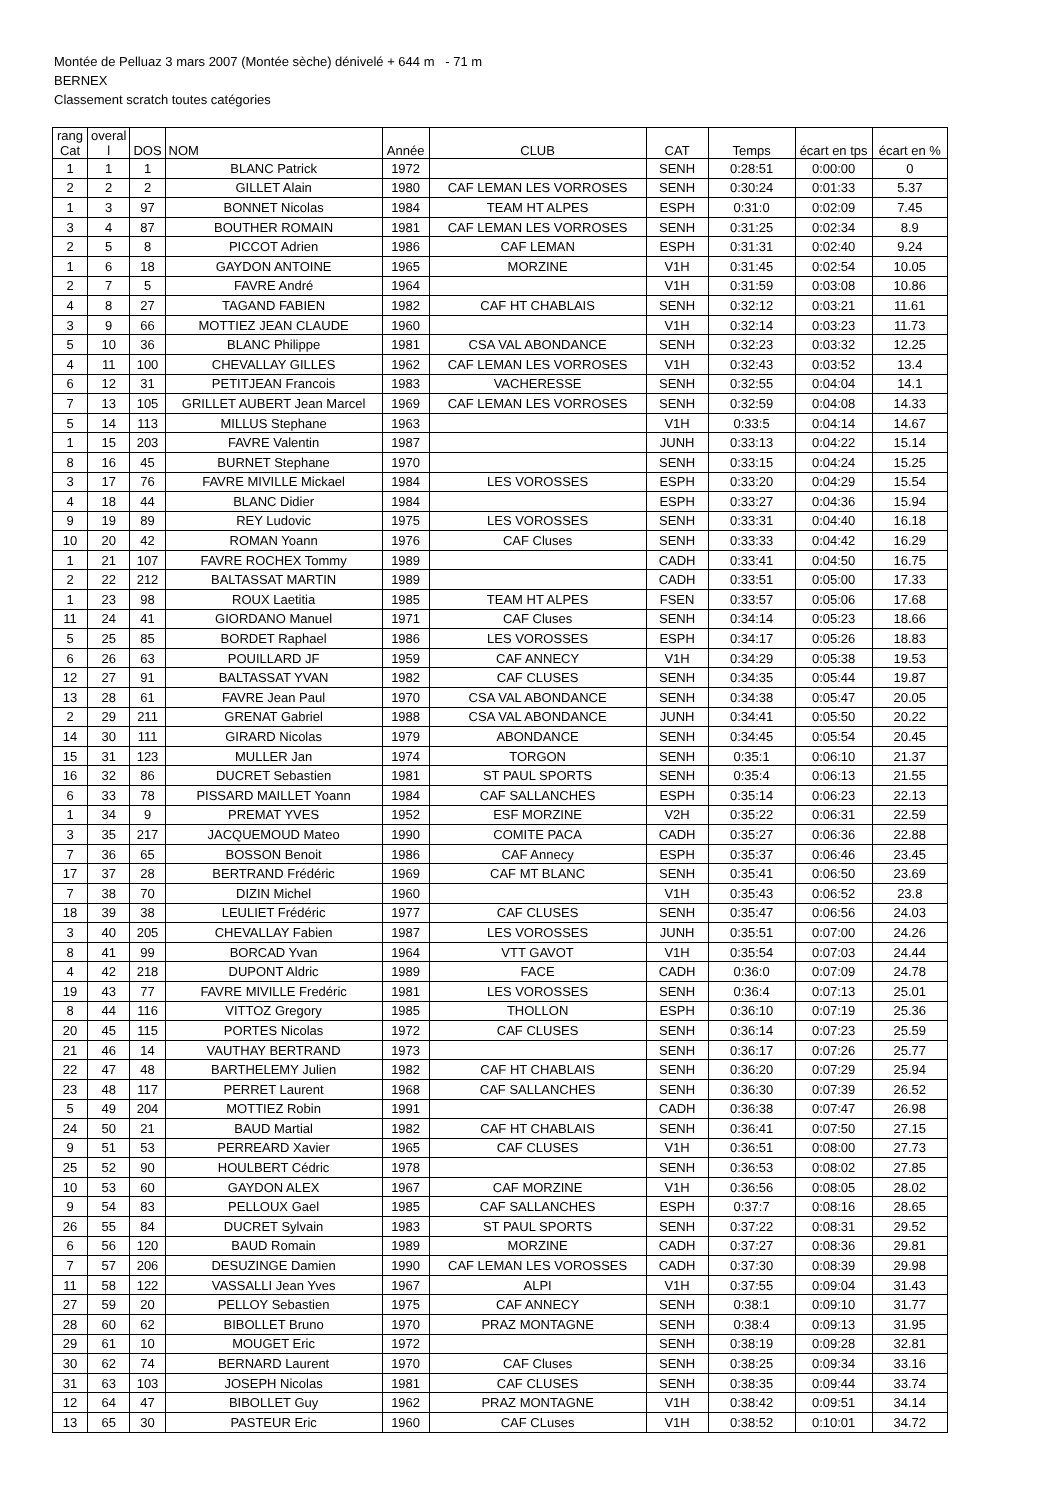Montée de Pelluaz 3 mars 2007 (Montée sèche) dénivelé + 644 m - 71 m
BERNEX
Classement scratch toutes catégories
| rang Cat | overal l | DOS | NOM | Année | CLUB | CAT | Temps | écart en tps | écart en % |
| --- | --- | --- | --- | --- | --- | --- | --- | --- | --- |
| 1 | 1 | 1 | BLANC Patrick | 1972 | | SENH | 0:28:51 | 0:00:00 | 0 |
| 2 | 2 | 2 | GILLET Alain | 1980 | CAF LEMAN LES VORROSES | SENH | 0:30:24 | 0:01:33 | 5.37 |
| 1 | 3 | 97 | BONNET Nicolas | 1984 | TEAM HT ALPES | ESPH | 0:31:0 | 0:02:09 | 7.45 |
| 3 | 4 | 87 | BOUTHER ROMAIN | 1981 | CAF LEMAN LES VORROSES | SENH | 0:31:25 | 0:02:34 | 8.9 |
| 2 | 5 | 8 | PICCOT Adrien | 1986 | CAF LEMAN | ESPH | 0:31:31 | 0:02:40 | 9.24 |
| 1 | 6 | 18 | GAYDON ANTOINE | 1965 | MORZINE | V1H | 0:31:45 | 0:02:54 | 10.05 |
| 2 | 7 | 5 | FAVRE André | 1964 | | V1H | 0:31:59 | 0:03:08 | 10.86 |
| 4 | 8 | 27 | TAGAND FABIEN | 1982 | CAF HT CHABLAIS | SENH | 0:32:12 | 0:03:21 | 11.61 |
| 3 | 9 | 66 | MOTTIEZ JEAN CLAUDE | 1960 | | V1H | 0:32:14 | 0:03:23 | 11.73 |
| 5 | 10 | 36 | BLANC Philippe | 1981 | CSA VAL ABONDANCE | SENH | 0:32:23 | 0:03:32 | 12.25 |
| 4 | 11 | 100 | CHEVALLAY GILLES | 1962 | CAF LEMAN LES VORROSES | V1H | 0:32:43 | 0:03:52 | 13.4 |
| 6 | 12 | 31 | PETITJEAN Francois | 1983 | VACHERESSE | SENH | 0:32:55 | 0:04:04 | 14.1 |
| 7 | 13 | 105 | GRILLET AUBERT Jean Marcel | 1969 | CAF LEMAN LES VORROSES | SENH | 0:32:59 | 0:04:08 | 14.33 |
| 5 | 14 | 113 | MILLUS Stephane | 1963 | | V1H | 0:33:5 | 0:04:14 | 14.67 |
| 1 | 15 | 203 | FAVRE Valentin | 1987 | | JUNH | 0:33:13 | 0:04:22 | 15.14 |
| 8 | 16 | 45 | BURNET Stephane | 1970 | | SENH | 0:33:15 | 0:04:24 | 15.25 |
| 3 | 17 | 76 | FAVRE MIVILLE Mickael | 1984 | LES VOROSSES | ESPH | 0:33:20 | 0:04:29 | 15.54 |
| 4 | 18 | 44 | BLANC Didier | 1984 | | ESPH | 0:33:27 | 0:04:36 | 15.94 |
| 9 | 19 | 89 | REY Ludovic | 1975 | LES VOROSSES | SENH | 0:33:31 | 0:04:40 | 16.18 |
| 10 | 20 | 42 | ROMAN Yoann | 1976 | CAF Cluses | SENH | 0:33:33 | 0:04:42 | 16.29 |
| 1 | 21 | 107 | FAVRE ROCHEX Tommy | 1989 | | CADH | 0:33:41 | 0:04:50 | 16.75 |
| 2 | 22 | 212 | BALTASSAT MARTIN | 1989 | | CADH | 0:33:51 | 0:05:00 | 17.33 |
| 1 | 23 | 98 | ROUX Laetitia | 1985 | TEAM HT ALPES | FSEN | 0:33:57 | 0:05:06 | 17.68 |
| 11 | 24 | 41 | GIORDANO Manuel | 1971 | CAF Cluses | SENH | 0:34:14 | 0:05:23 | 18.66 |
| 5 | 25 | 85 | BORDET Raphael | 1986 | LES VOROSSES | ESPH | 0:34:17 | 0:05:26 | 18.83 |
| 6 | 26 | 63 | POUILLARD JF | 1959 | CAF ANNECY | V1H | 0:34:29 | 0:05:38 | 19.53 |
| 12 | 27 | 91 | BALTASSAT YVAN | 1982 | CAF CLUSES | SENH | 0:34:35 | 0:05:44 | 19.87 |
| 13 | 28 | 61 | FAVRE Jean Paul | 1970 | CSA VAL ABONDANCE | SENH | 0:34:38 | 0:05:47 | 20.05 |
| 2 | 29 | 211 | GRENAT Gabriel | 1988 | CSA VAL ABONDANCE | JUNH | 0:34:41 | 0:05:50 | 20.22 |
| 14 | 30 | 111 | GIRARD Nicolas | 1979 | ABONDANCE | SENH | 0:34:45 | 0:05:54 | 20.45 |
| 15 | 31 | 123 | MULLER Jan | 1974 | TORGON | SENH | 0:35:1 | 0:06:10 | 21.37 |
| 16 | 32 | 86 | DUCRET Sebastien | 1981 | ST PAUL SPORTS | SENH | 0:35:4 | 0:06:13 | 21.55 |
| 6 | 33 | 78 | PISSARD MAILLET Yoann | 1984 | CAF SALLANCHES | ESPH | 0:35:14 | 0:06:23 | 22.13 |
| 1 | 34 | 9 | PREMAT YVES | 1952 | ESF MORZINE | V2H | 0:35:22 | 0:06:31 | 22.59 |
| 3 | 35 | 217 | JACQUEMOUD Mateo | 1990 | COMITE PACA | CADH | 0:35:27 | 0:06:36 | 22.88 |
| 7 | 36 | 65 | BOSSON Benoit | 1986 | CAF Annecy | ESPH | 0:35:37 | 0:06:46 | 23.45 |
| 17 | 37 | 28 | BERTRAND Frédéric | 1969 | CAF MT BLANC | SENH | 0:35:41 | 0:06:50 | 23.69 |
| 7 | 38 | 70 | DIZIN Michel | 1960 | | V1H | 0:35:43 | 0:06:52 | 23.8 |
| 18 | 39 | 38 | LEULIET Frédéric | 1977 | CAF CLUSES | SENH | 0:35:47 | 0:06:56 | 24.03 |
| 3 | 40 | 205 | CHEVALLAY Fabien | 1987 | LES VOROSSES | JUNH | 0:35:51 | 0:07:00 | 24.26 |
| 8 | 41 | 99 | BORCAD Yvan | 1964 | VTT GAVOT | V1H | 0:35:54 | 0:07:03 | 24.44 |
| 4 | 42 | 218 | DUPONT Aldric | 1989 | FACE | CADH | 0:36:0 | 0:07:09 | 24.78 |
| 19 | 43 | 77 | FAVRE MIVILLE Fredéric | 1981 | LES VOROSSES | SENH | 0:36:4 | 0:07:13 | 25.01 |
| 8 | 44 | 116 | VITTOZ Gregory | 1985 | THOLLON | ESPH | 0:36:10 | 0:07:19 | 25.36 |
| 20 | 45 | 115 | PORTES Nicolas | 1972 | CAF CLUSES | SENH | 0:36:14 | 0:07:23 | 25.59 |
| 21 | 46 | 14 | VAUTHAY BERTRAND | 1973 | | SENH | 0:36:17 | 0:07:26 | 25.77 |
| 22 | 47 | 48 | BARTHELEMY Julien | 1982 | CAF HT CHABLAIS | SENH | 0:36:20 | 0:07:29 | 25.94 |
| 23 | 48 | 117 | PERRET Laurent | 1968 | CAF SALLANCHES | SENH | 0:36:30 | 0:07:39 | 26.52 |
| 5 | 49 | 204 | MOTTIEZ Robin | 1991 | | CADH | 0:36:38 | 0:07:47 | 26.98 |
| 24 | 50 | 21 | BAUD Martial | 1982 | CAF HT CHABLAIS | SENH | 0:36:41 | 0:07:50 | 27.15 |
| 9 | 51 | 53 | PERREARD Xavier | 1965 | CAF CLUSES | V1H | 0:36:51 | 0:08:00 | 27.73 |
| 25 | 52 | 90 | HOULBERT Cédric | 1978 | | SENH | 0:36:53 | 0:08:02 | 27.85 |
| 10 | 53 | 60 | GAYDON ALEX | 1967 | CAF MORZINE | V1H | 0:36:56 | 0:08:05 | 28.02 |
| 9 | 54 | 83 | PELLOUX Gael | 1985 | CAF SALLANCHES | ESPH | 0:37:7 | 0:08:16 | 28.65 |
| 26 | 55 | 84 | DUCRET Sylvain | 1983 | ST PAUL SPORTS | SENH | 0:37:22 | 0:08:31 | 29.52 |
| 6 | 56 | 120 | BAUD Romain | 1989 | MORZINE | CADH | 0:37:27 | 0:08:36 | 29.81 |
| 7 | 57 | 206 | DESUZINGE Damien | 1990 | CAF LEMAN LES VOROSSES | CADH | 0:37:30 | 0:08:39 | 29.98 |
| 11 | 58 | 122 | VASSALLI Jean Yves | 1967 | ALPI | V1H | 0:37:55 | 0:09:04 | 31.43 |
| 27 | 59 | 20 | PELLOY Sebastien | 1975 | CAF ANNECY | SENH | 0:38:1 | 0:09:10 | 31.77 |
| 28 | 60 | 62 | BIBOLLET Bruno | 1970 | PRAZ MONTAGNE | SENH | 0:38:4 | 0:09:13 | 31.95 |
| 29 | 61 | 10 | MOUGET Eric | 1972 | | SENH | 0:38:19 | 0:09:28 | 32.81 |
| 30 | 62 | 74 | BERNARD Laurent | 1970 | CAF Cluses | SENH | 0:38:25 | 0:09:34 | 33.16 |
| 31 | 63 | 103 | JOSEPH Nicolas | 1981 | CAF CLUSES | SENH | 0:38:35 | 0:09:44 | 33.74 |
| 12 | 64 | 47 | BIBOLLET Guy | 1962 | PRAZ MONTAGNE | V1H | 0:38:42 | 0:09:51 | 34.14 |
| 13 | 65 | 30 | PASTEUR Eric | 1960 | CAF CLuses | V1H | 0:38:52 | 0:10:01 | 34.72 |